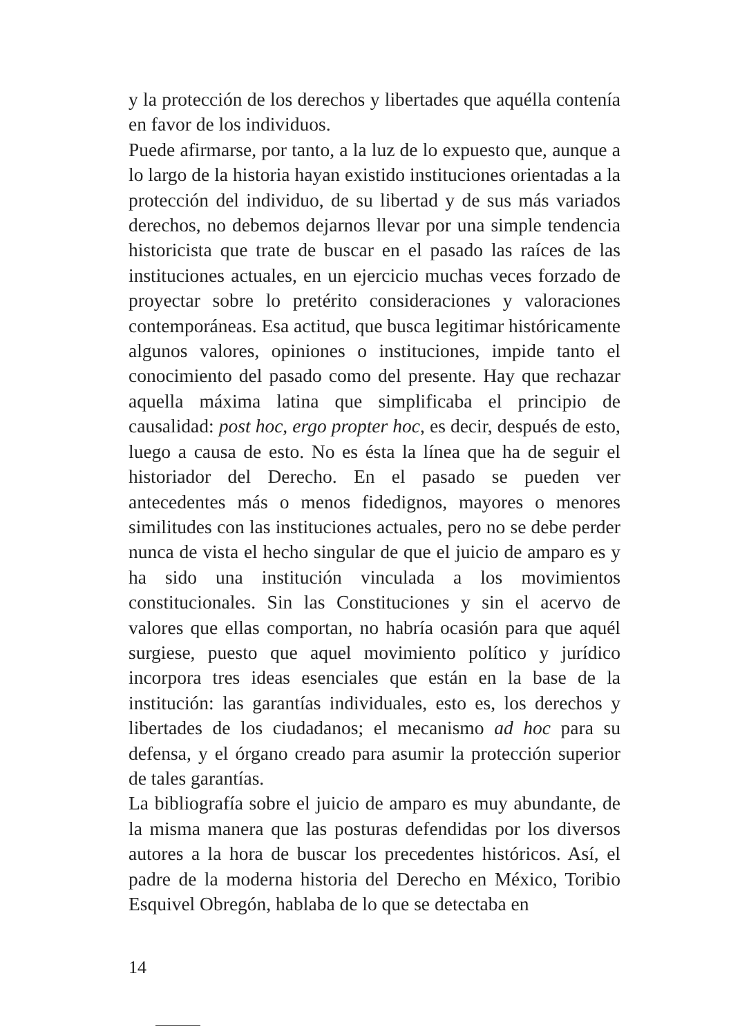y la protección de los derechos y libertades que aquélla contenía en favor de los individuos.
Puede afirmarse, por tanto, a la luz de lo expuesto que, aunque a lo largo de la historia hayan existido instituciones orientadas a la protección del individuo, de su libertad y de sus más variados derechos, no debemos dejarnos llevar por una simple tendencia historicista que trate de buscar en el pasado las raíces de las instituciones actuales, en un ejercicio muchas veces forzado de proyectar sobre lo pretérito consideraciones y valoraciones contemporáneas. Esa actitud, que busca legitimar históricamente algunos valores, opiniones o instituciones, impide tanto el conocimiento del pasado como del presente. Hay que rechazar aquella máxima latina que simplificaba el principio de causalidad: post hoc, ergo propter hoc, es decir, después de esto, luego a causa de esto. No es ésta la línea que ha de seguir el historiador del Derecho. En el pasado se pueden ver antecedentes más o menos fidedignos, mayores o menores similitudes con las instituciones actuales, pero no se debe perder nunca de vista el hecho singular de que el juicio de amparo es y ha sido una institución vinculada a los movimientos constitucionales. Sin las Constituciones y sin el acervo de valores que ellas comportan, no habría ocasión para que aquél surgiese, puesto que aquel movimiento político y jurídico incorpora tres ideas esenciales que están en la base de la institución: las garantías individuales, esto es, los derechos y libertades de los ciudadanos; el mecanismo ad hoc para su defensa, y el órgano creado para asumir la protección superior de tales garantías.
La bibliografía sobre el juicio de amparo es muy abundante, de la misma manera que las posturas defendidas por los diversos autores a la hora de buscar los precedentes históricos. Así, el padre de la moderna historia del Derecho en México, Toribio Esquivel Obregón, hablaba de lo que se detectaba en
14